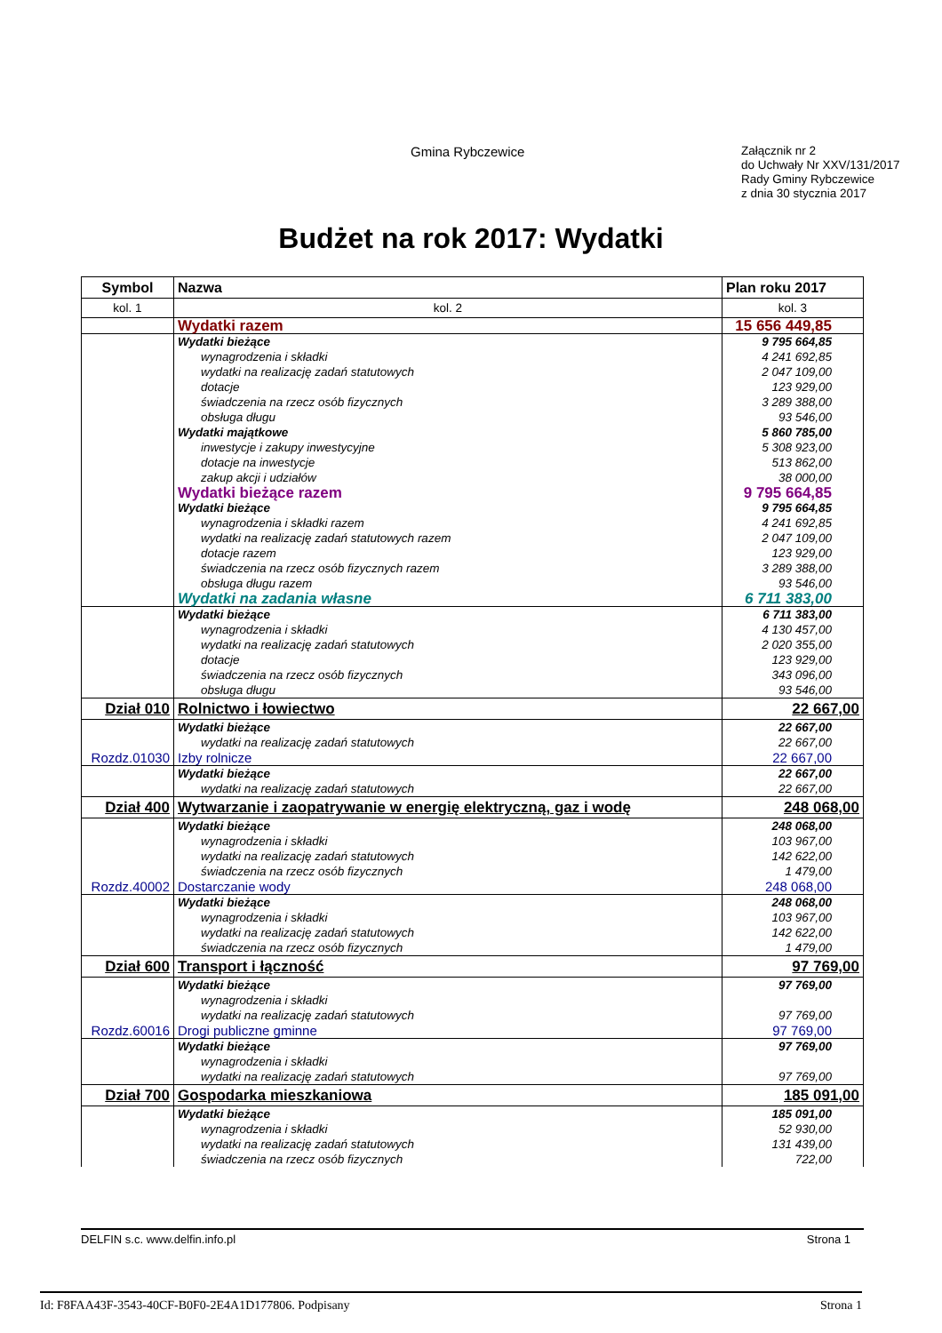Gmina Rybczewice
Załącznik nr 2
do Uchwały Nr XXV/131/2017
Rady Gminy Rybczewice
z dnia 30 stycznia 2017
Budżet na rok 2017: Wydatki
| Symbol | Nazwa | Plan roku 2017 |
| --- | --- | --- |
| kol. 1 | kol. 2 | kol. 3 |
| | Wydatki razem | 15 656 449,85 |
| | Wydatki bieżące | 9 795 664,85 |
| | wynagrodzenia i składki | 4 241 692,85 |
| | wydatki na realizację zadań statutowych | 2 047 109,00 |
| | dotacje | 123 929,00 |
| | świadczenia na rzecz osób fizycznych | 3 289 388,00 |
| | obsługa długu | 93 546,00 |
| | Wydatki majątkowe | 5 860 785,00 |
| | inwestycje i zakupy inwestycyjne | 5 308 923,00 |
| | dotacje na inwestycje | 513 862,00 |
| | zakup akcji i udziałów | 38 000,00 |
| | Wydatki bieżące razem | 9 795 664,85 |
| | Wydatki bieżące | 9 795 664,85 |
| | wynagrodzenia i składki razem | 4 241 692,85 |
| | wydatki na realizację zadań statutowych razem | 2 047 109,00 |
| | dotacje razem | 123 929,00 |
| | świadczenia na rzecz osób fizycznych razem | 3 289 388,00 |
| | obsługa długu razem | 93 546,00 |
| | Wydatki na zadania własne | 6 711 383,00 |
| | Wydatki bieżące | 6 711 383,00 |
| | wynagrodzenia i składki | 4 130 457,00 |
| | wydatki na realizację zadań statutowych | 2 020 355,00 |
| | dotacje | 123 929,00 |
| | świadczenia na rzecz osób fizycznych | 343 096,00 |
| | obsługa długu | 93 546,00 |
| Dział 010 | Rolnictwo i łowiectwo | 22 667,00 |
| | Wydatki bieżące | 22 667,00 |
| | wydatki na realizację zadań statutowych | 22 667,00 |
| Rozdz.01030 | Izby rolnicze | 22 667,00 |
| | Wydatki bieżące | 22 667,00 |
| | wydatki na realizację zadań statutowych | 22 667,00 |
| Dział 400 | Wytwarzanie i zaopatrywanie w energię elektryczną, gaz i wodę | 248 068,00 |
| | Wydatki bieżące | 248 068,00 |
| | wynagrodzenia i składki | 103 967,00 |
| | wydatki na realizację zadań statutowych | 142 622,00 |
| | świadczenia na rzecz osób fizycznych | 1 479,00 |
| Rozdz.40002 | Dostarczanie wody | 248 068,00 |
| | Wydatki bieżące | 248 068,00 |
| | wynagrodzenia i składki | 103 967,00 |
| | wydatki na realizację zadań statutowych | 142 622,00 |
| | świadczenia na rzecz osób fizycznych | 1 479,00 |
| Dział 600 | Transport i łączność | 97 769,00 |
| | Wydatki bieżące | 97 769,00 |
| | wynagrodzenia i składki | |
| | wydatki na realizację zadań statutowych | 97 769,00 |
| Rozdz.60016 | Drogi publiczne gminne | 97 769,00 |
| | Wydatki bieżące | 97 769,00 |
| | wynagrodzenia i składki | |
| | wydatki na realizację zadań statutowych | 97 769,00 |
| Dział 700 | Gospodarka mieszkaniowa | 185 091,00 |
| | Wydatki bieżące | 185 091,00 |
| | wynagrodzenia i składki | 52 930,00 |
| | wydatki na realizację zadań statutowych | 131 439,00 |
| | świadczenia na rzecz osób fizycznych | 722,00 |
DELFIN s.c. www.delfin.info.pl Strona 1
Id: F8FAA43F-3543-40CF-B0F0-2E4A1D177806. Podpisany Strona 1